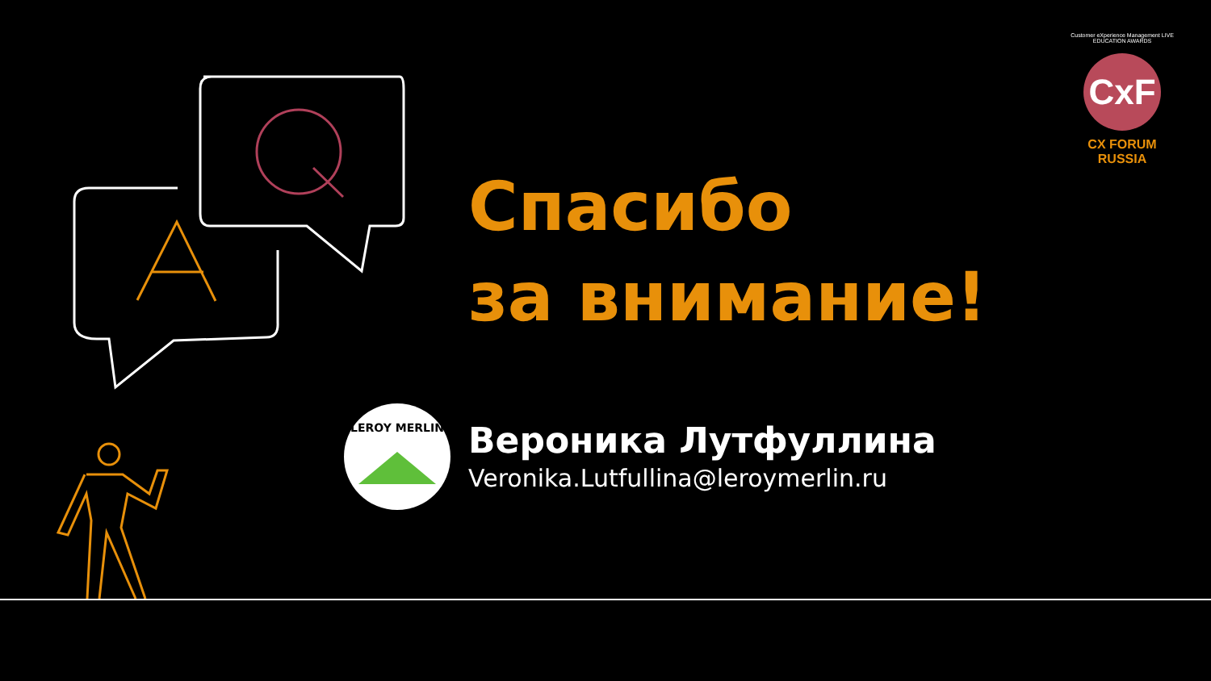Customer eXperience Management LIVE EDUCATION AWARDS
CxF
CX FORUM RUSSIA
Спасибо
за внимание!
LEROY MERLIN
Вероника Лутфуллина
Veronika.Lutfullina@leroymerlin.ru